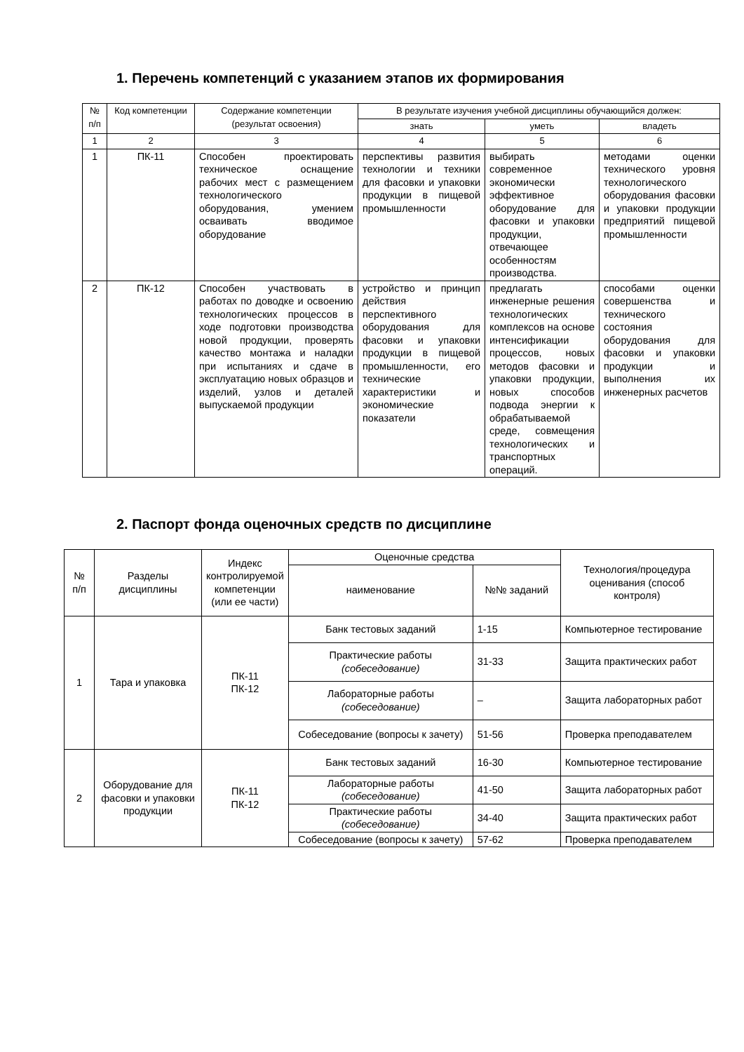1. Перечень компетенций с указанием этапов их формирования
| № п/п | Код компетенции | Содержание компетенции (результат освоения) | В результате изучения учебной дисциплины обучающийся должен: | | |
| --- | --- | --- | --- | --- | --- |
| | | | знать | уметь | владеть |
| 1 | 2 | 3 | 4 | 5 | 6 |
| 1 | ПК-11 | Способен проектировать техническое оснащение рабочих мест с размещением технологического оборудования, умением осваивать вводимое оборудование | перспективы развития технологии и техники для фасовки и упаковки продукции в пищевой промышленности | выбирать современное экономически эффективное оборудование для фасовки и упаковки продукции, отвечающее особенностям производства. | методами оценки технического уровня технологического оборудования фасовки и упаковки продукции предприятий пищевой промышленности |
| 2 | ПК-12 | Способен участвовать в работах по доводке и освоению технологических процессов в ходе подготовки производства новой продукции, проверять качество монтажа и наладки при испытаниях и сдаче в эксплуатацию новых образцов и изделий, узлов и деталей выпускаемой продукции | устройство и принцип действия перспективного оборудования для фасовки и упаковки продукции в пищевой промышленности, его технические характеристики и экономические показатели | предлагать инженерные решения технологических комплексов на основе интенсификации процессов, новых методов фасовки и упаковки продукции, новых способов подвода энергии к обрабатываемой среде, совмещения технологических и транспортных операций. | способами оценки совершенства и технического состояния оборудования для фасовки и упаковки продукции и выполнения их инженерных расчетов |
2. Паспорт фонда оценочных средств по дисциплине
| № п/п | Разделы дисциплины | Индекс контролируемой компетенции (или ее части) | Оценочные средства | | Технология/процедура оценивания (способ контроля) |
| --- | --- | --- | --- | --- | --- |
| | | | наименование | №№ заданий | |
| 1 | Тара и упаковка | ПК-11 ПК-12 | Банк тестовых заданий | 1-15 | Компьютерное тестирование |
| | | | Практические работы (собеседование) | 31-33 | Защита практических работ |
| | | | Лабораторные работы (собеседование) | – | Защита лабораторных работ |
| | | | Собеседование (вопросы к зачету) | 51-56 | Проверка преподавателем |
| 2 | Оборудование для фасовки и упаковки продукции | ПК-11 ПК-12 | Банк тестовых заданий | 16-30 | Компьютерное тестирование |
| | | | Лабораторные работы (собеседование) | 41-50 | Защита лабораторных работ |
| | | | Практические работы (собеседование) | 34-40 | Защита практических работ |
| | | | Собеседование (вопросы к зачету) | 57-62 | Проверка преподавателем |